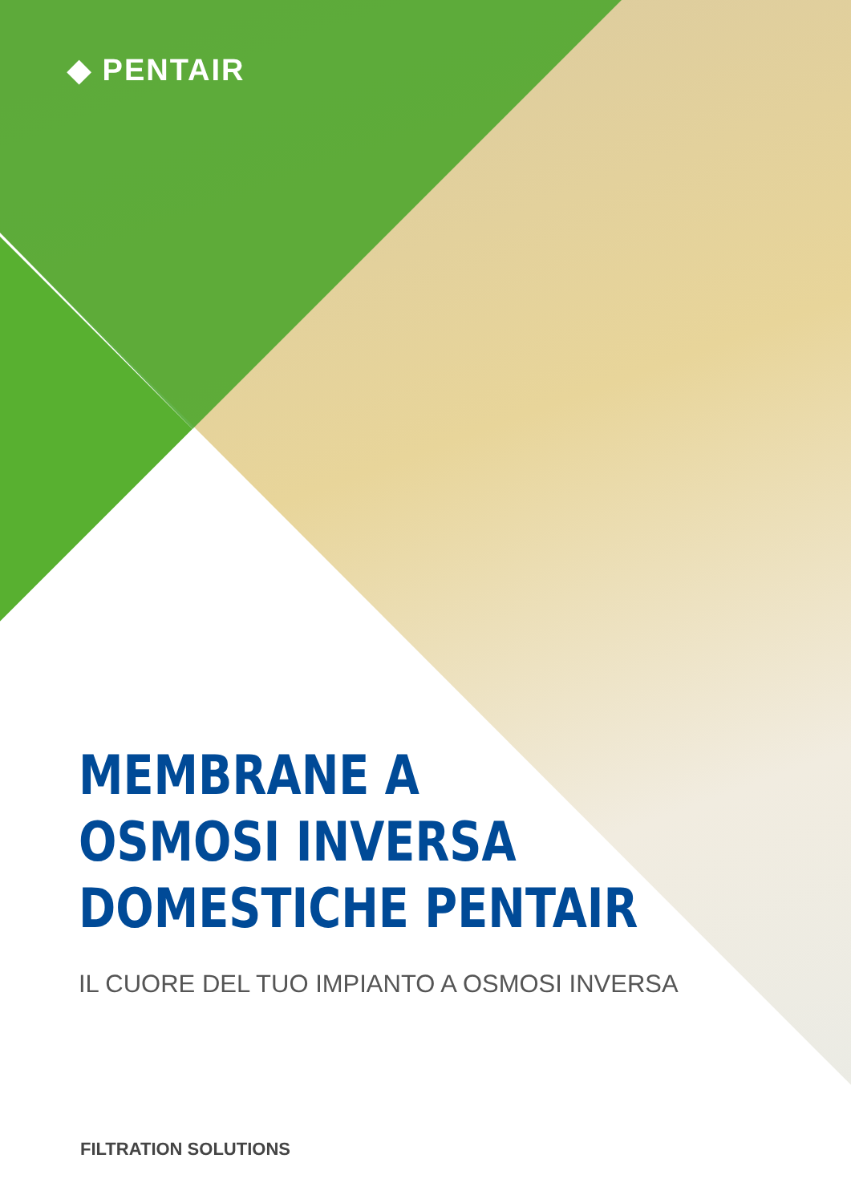◆ PENTAIR
MEMBRANE A
OSMOSI INVERSA
DOMESTICHE PENTAIR
IL CUORE DEL TUO IMPIANTO A OSMOSI INVERSA
FILTRATION SOLUTIONS